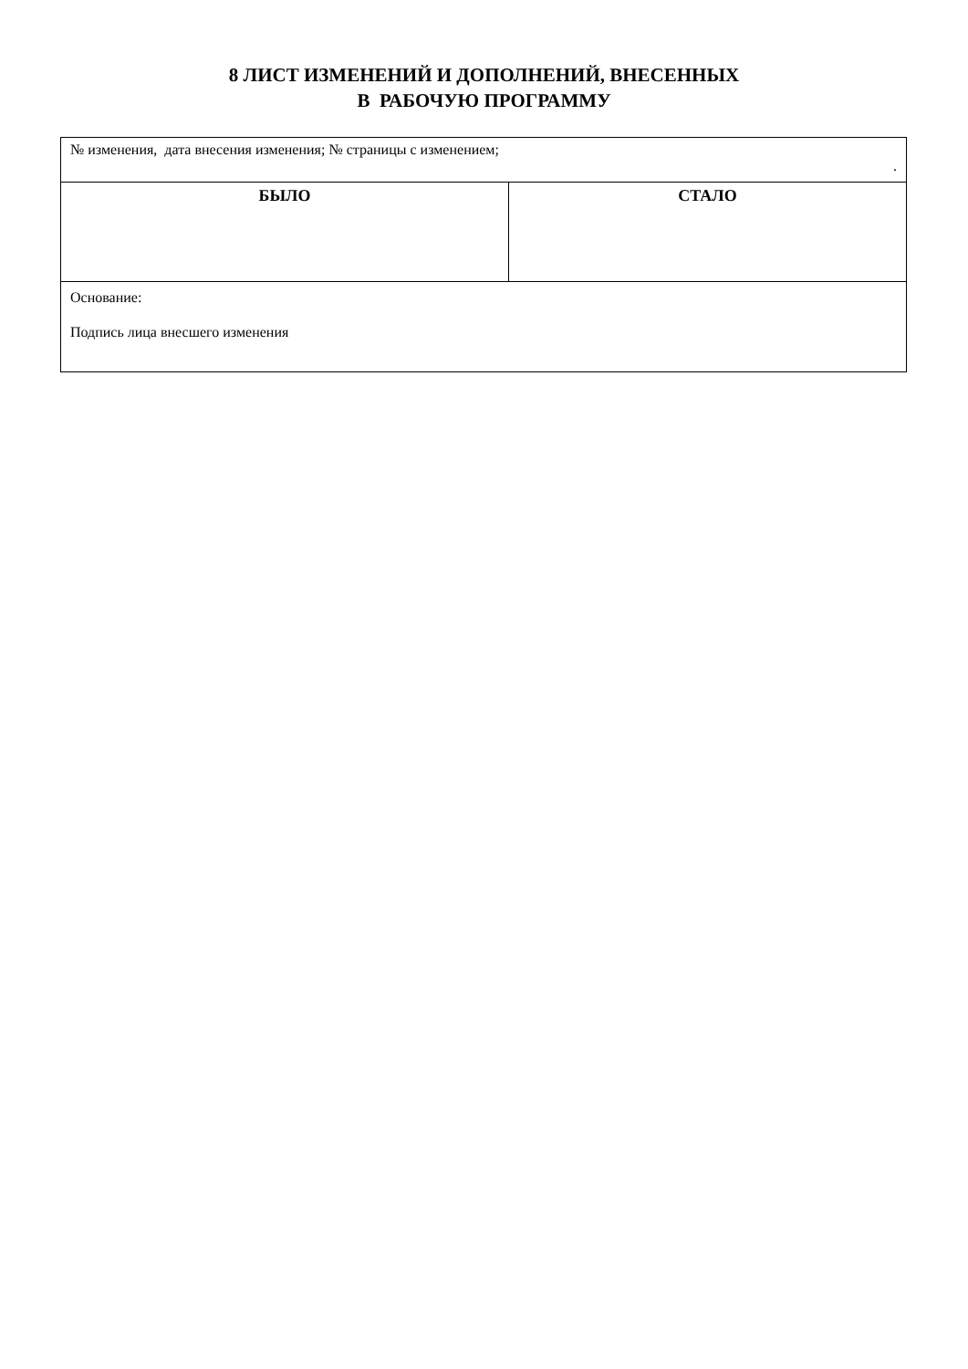8 ЛИСТ ИЗМЕНЕНИЙ И ДОПОЛНЕНИЙ, ВНЕСЕННЫХ
В РАБОЧУЮ ПРОГРАММУ
| № изменения, дата внесения изменения; № страницы с изменением; . | |
| БЫЛО | СТАЛО |
| Основание: Подпись лица внесшего изменения | |